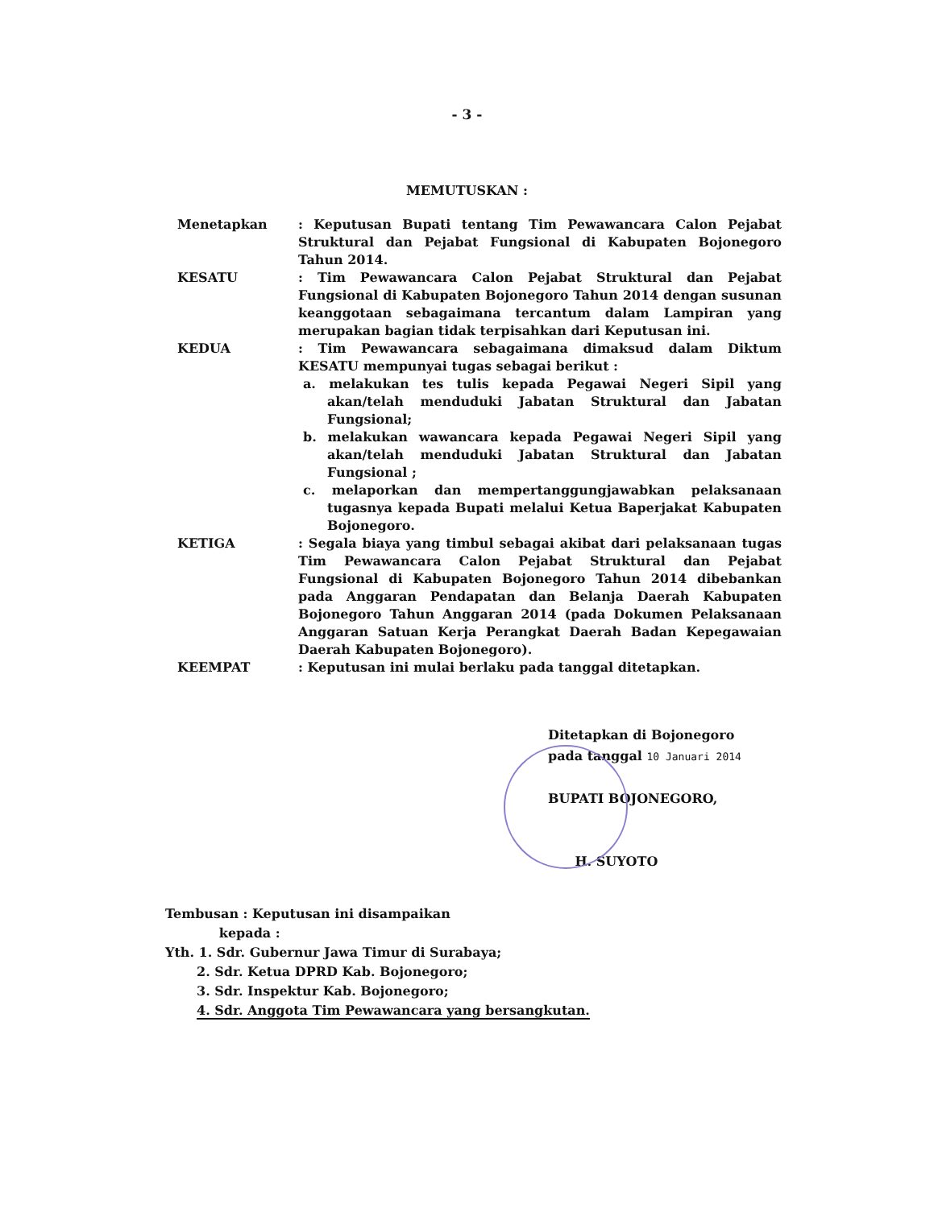- 3 -
MEMUTUSKAN :
| Menetapkan | : Keputusan Bupati tentang Tim Pewawancara Calon Pejabat Struktural dan Pejabat Fungsional di Kabupaten Bojonegoro Tahun 2014. |
| KESATU | : Tim Pewawancara Calon Pejabat Struktural dan Pejabat Fungsional di Kabupaten Bojonegoro Tahun 2014 dengan susunan keanggotaan sebagaimana tercantum dalam Lampiran yang merupakan bagian tidak terpisahkan dari Keputusan ini. |
| KEDUA | : Tim Pewawancara sebagaimana dimaksud dalam Diktum KESATU mempunyai tugas sebagai berikut : a. melakukan tes tulis kepada Pegawai Negeri Sipil yang akan/telah menduduki Jabatan Struktural dan Jabatan Fungsional; b. melakukan wawancara kepada Pegawai Negeri Sipil yang akan/telah menduduki Jabatan Struktural dan Jabatan Fungsional ; c. melaporkan dan mempertanggungjawabkan pelaksanaan tugasnya kepada Bupati melalui Ketua Baperjakat Kabupaten Bojonegoro. |
| KETIGA | : Segala biaya yang timbul sebagai akibat dari pelaksanaan tugas Tim Pewawancara Calon Pejabat Struktural dan Pejabat Fungsional di Kabupaten Bojonegoro Tahun 2014 dibebankan pada Anggaran Pendapatan dan Belanja Daerah Kabupaten Bojonegoro Tahun Anggaran 2014 (pada Dokumen Pelaksanaan Anggaran Satuan Kerja Perangkat Daerah Badan Kepegawaian Daerah Kabupaten Bojonegoro). |
| KEEMPAT | : Keputusan ini mulai berlaku pada tanggal ditetapkan. |
Ditetapkan di Bojonegoro
pada tanggal 10 Januari 2014
BUPATI BOJONEGORO,
H. SUYOTO
Tembusan : Keputusan ini disampaikan
kepada :
Yth. 1. Sdr. Gubernur Jawa Timur di Surabaya;
2. Sdr. Ketua DPRD Kab. Bojonegoro;
3. Sdr. Inspektur Kab. Bojonegoro;
4. Sdr. Anggota Tim Pewawancara yang bersangkutan.